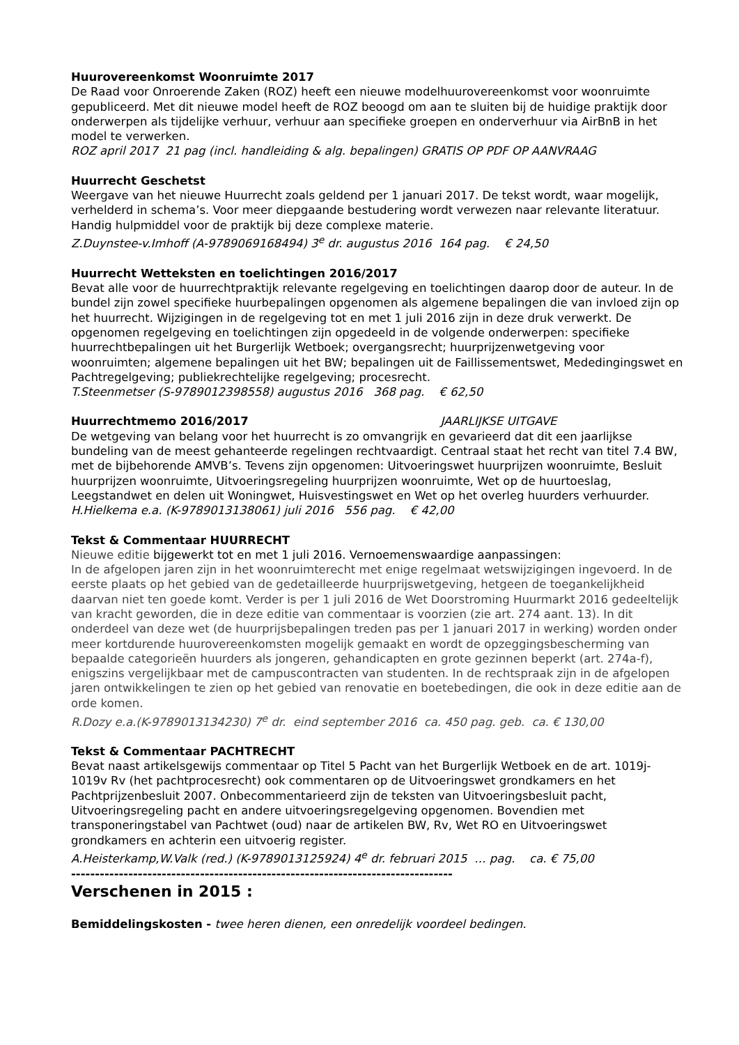Huurovereenkomst Woonruimte 2017
De Raad voor Onroerende Zaken (ROZ) heeft een nieuwe modelhuurovereenkomst voor woonruimte gepubliceerd. Met dit nieuwe model heeft de ROZ beoogd om aan te sluiten bij de huidige praktijk door onderwerpen als tijdelijke verhuur, verhuur aan specifieke groepen en onderverhuur via AirBnB in het model te verwerken.
ROZ april 2017 21 pag (incl. handleiding & alg. bepalingen) GRATIS OP PDF OP AANVRAAG
Huurrecht Geschetst
Weergave van het nieuwe Huurrecht zoals geldend per 1 januari 2017. De tekst wordt, waar mogelijk, verhelderd in schema’s. Voor meer diepgaande bestudering wordt verwezen naar relevante literatuur. Handig hulpmiddel voor de praktijk bij deze complexe materie.
Z.Duynstee-v.Imhoff (A-9789069168494) 3<sup>e</sup> dr. augustus 2016 164 pag. € 24,50
Huurrecht Wetteksten en toelichtingen 2016/2017
Bevat alle voor de huurrechtpraktijk relevante regelgeving en toelichtingen daarop door de auteur. In de bundel zijn zowel specifieke huurbepalingen opgenomen als algemene bepalingen die van invloed zijn op het huurrecht. Wijzigingen in de regelgeving tot en met 1 juli 2016 zijn in deze druk verwerkt. De opgenomen regelgeving en toelichtingen zijn opgedeeld in de volgende onderwerpen: specifieke huurrechtbepalingen uit het Burgerlijk Wetboek; overgangsrecht; huurprijzenwetgeving voor woonruimten; algemene bepalingen uit het BW; bepalingen uit de Faillissementswet, Mededingingswet en Pachtregelgeving; publiekrechtelijke regelgeving; procesrecht.
T.Steenmetser (S-9789012398558) augustus 2016 368 pag. € 62,50
Huurrechtmemo 2016/2017 JAARLIJKSE UITGAVE
De wetgeving van belang voor het huurrecht is zo omvangrijk en gevarieerd dat dit een jaarlijkse bundeling van de meest gehanteerde regelingen rechtvaardigt. Centraal staat het recht van titel 7.4 BW, met de bijbehorende AMVB’s. Tevens zijn opgenomen: Uitvoeringswet huurprijzen woonruimte, Besluit huurprijzen woonruimte, Uitvoeringsregeling huurprijzen woonruimte, Wet op de huurtoeslag, Leegstandwet en delen uit Woningwet, Huisvestingswet en Wet op het overleg huurders verhuurder.
H.Hielkema e.a. (K-9789013138061) juli 2016 556 pag. € 42,00
Tekst & Commentaar HUURRECHT
Nieuwe editie bijgewerkt tot en met 1 juli 2016. Vernoemenswaardige aanpassingen:
In de afgelopen jaren zijn in het woonruimterecht met enige regelmaat wetswijzigingen ingevoerd. In de eerste plaats op het gebied van de gedetailleerde huurprijswetgeving, hetgeen de toegankelijkheid daarvan niet ten goede komt. Verder is per 1 juli 2016 de Wet Doorstroming Huurmarkt 2016 gedeeltelijk van kracht geworden, die in deze editie van commentaar is voorzien (zie art. 274 aant. 13). In dit onderdeel van deze wet (de huurprijsbepalingen treden pas per 1 januari 2017 in werking) worden onder meer kortdurende huurovereenkomsten mogelijk gemaakt en wordt de opzeggingsbescherming van bepaalde categorieën huurders als jongeren, gehandicapten en grote gezinnen beperkt (art. 274a-f), enigszins vergelijkbaar met de campuscontracten van studenten. In de rechtspraak zijn in de afgelopen jaren ontwikkelingen te zien op het gebied van renovatie en boetebedingen, die ook in deze editie aan de orde komen.
R.Dozy e.a.(K-9789013134230) 7<sup>e</sup> dr. eind september 2016 ca. 450 pag. geb. ca. € 130,00
Tekst & Commentaar PACHTRECHT
Bevat naast artikelsgewijs commentaar op Titel 5 Pacht van het Burgerlijk Wetboek en de art. 1019j-1019v Rv (het pachtprocesrecht) ook commentaren op de Uitvoeringswet grondkamers en het Pachtprijzenbesluit 2007. Onbecommentarieerd zijn de teksten van Uitvoeringsbesluit pacht, Uitvoeringsregeling pacht en andere uitvoeringsregelgeving opgenomen. Bovendien met transponeringstabel van Pachtwet (oud) naar de artikelen BW, Rv, Wet RO en Uitvoeringswet grondkamers en achterin een uitvoerig register.
A.Heisterkamp,W.Valk (red.) (K-9789013125924) 4<sup>e</sup> dr. februari 2015 … pag. ca. € 75,00
--------------------------------------------------------------------------------
Verschenen in 2015 :
Bemiddelingskosten - twee heren dienen, een onredelijk voordeel bedingen.